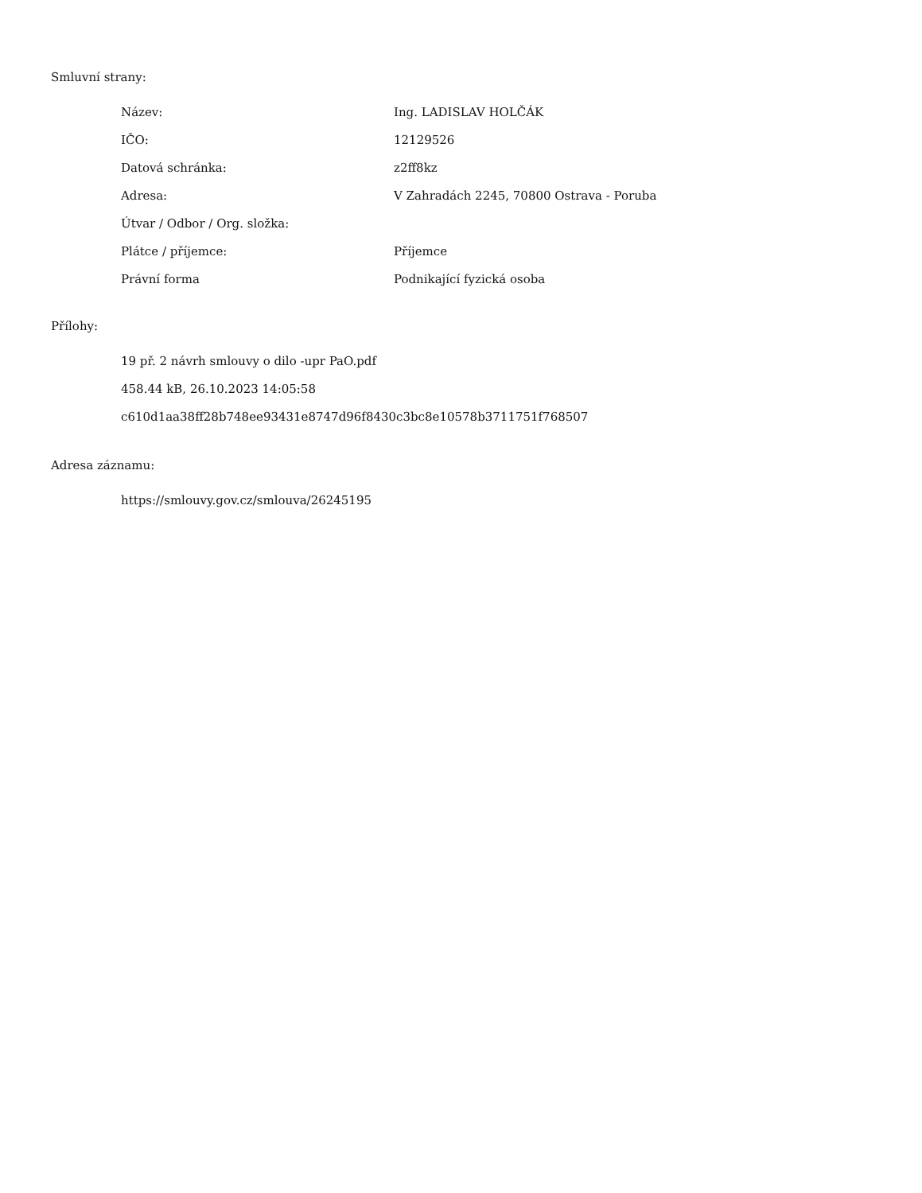Smluvní strany:
| Název: | Ing. LADISLAV HOLČÁK |
| IČO: | 12129526 |
| Datová schránka: | z2ff8kz |
| Adresa: | V Zahradách 2245, 70800 Ostrava - Poruba |
| Útvar / Odbor / Org. složka: | |
| Plátce / příjemce: | Příjemce |
| Právní forma | Podnikající fyzická osoba |
Přílohy:
19 př. 2 návrh smlouvy o dilo -upr PaO.pdf
458.44 kB, 26.10.2023 14:05:58
c610d1aa38ff28b748ee93431e8747d96f8430c3bc8e10578b3711751f768507
Adresa záznamu:
https://smlouvy.gov.cz/smlouva/26245195